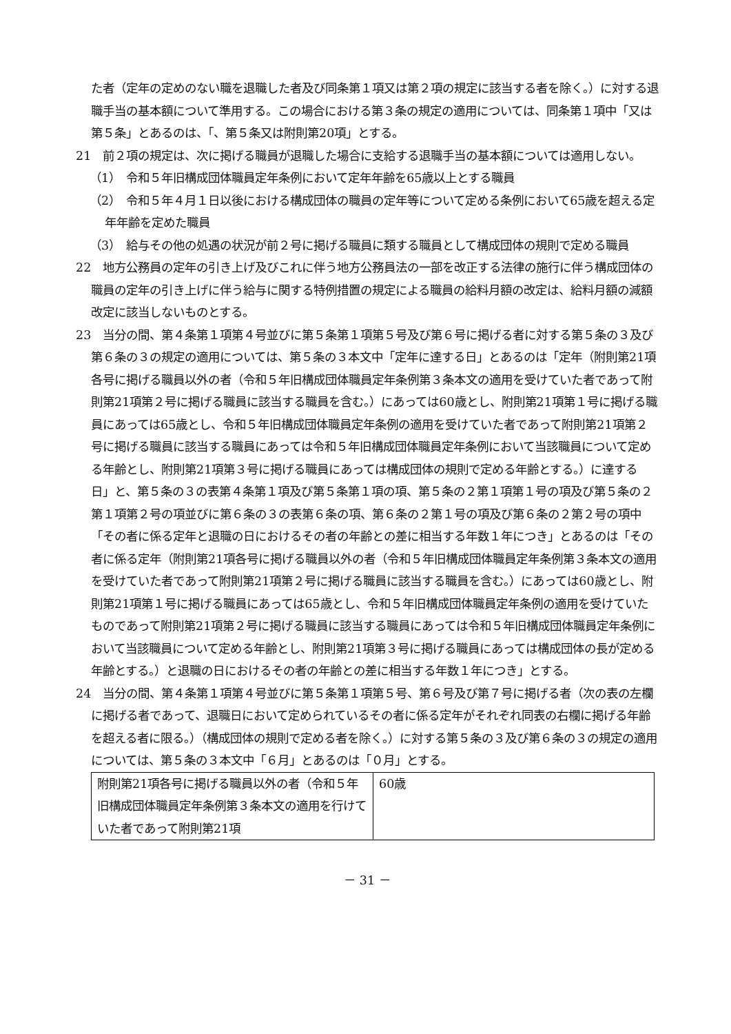た者（定年の定めのない職を退職した者及び同条第１項又は第２項の規定に該当する者を除く。）に対する退職手当の基本額について準用する。この場合における第３条の規定の適用については、同条第１項中「又は第５条」とあるのは、「、第５条又は附則第20項」とする。
21　前２項の規定は、次に掲げる職員が退職した場合に支給する退職手当の基本額については適用しない。
（1）　令和５年旧構成団体職員定年条例において定年年齢を65歳以上とする職員
（2）　令和５年４月１日以後における構成団体の職員の定年等について定める条例において65歳を超える定年年齢を定めた職員
（3）　給与その他の処遇の状況が前２号に掲げる職員に類する職員として構成団体の規則で定める職員
22　地方公務員の定年の引き上げ及びこれに伴う地方公務員法の一部を改正する法律の施行に伴う構成団体の職員の定年の引き上げに伴う給与に関する特例措置の規定による職員の給料月額の改定は、給料月額の減額改定に該当しないものとする。
23　当分の間、第４条第１項第４号並びに第５条第１項第５号及び第６号に掲げる者に対する第５条の３及び第６条の３の規定の適用については、第５条の３本文中「定年に達する日」とあるのは「定年（附則第21項各号に掲げる職員以外の者（令和５年旧構成団体職員定年条例第３条本文の適用を受けていた者であって附則第21項第２号に掲げる職員に該当する職員を含む。）にあっては60歳とし、附則第21項第１号に掲げる職員にあっては65歳とし、令和５年旧構成団体職員定年条例の適用を受けていた者であって附則第21項第２号に掲げる職員に該当する職員にあっては令和５年旧構成団体職員定年条例において当該職員について定める年齢とし、附則第21項第３号に掲げる職員にあっては構成団体の規則で定める年齢とする。）に達する日」と、第５条の３の表第４条第１項及び第５条第１項の項、第５条の２第１項第１号の項及び第５条の２第１項第２号の項並びに第６条の３の表第６条の項、第６条の２第１号の項及び第６条の２第２号の項中「その者に係る定年と退職の日におけるその者の年齢との差に相当する年数１年につき」とあるのは「その者に係る定年（附則第21項各号に掲げる職員以外の者（令和５年旧構成団体職員定年条例第３条本文の適用を受けていた者であって附則第21項第２号に掲げる職員に該当する職員を含む。）にあっては60歳とし、附則第21項第１号に掲げる職員にあっては65歳とし、令和５年旧構成団体職員定年条例の適用を受けていたものであって附則第21項第２号に掲げる職員に該当する職員にあっては令和５年旧構成団体職員定年条例において当該職員について定める年齢とし、附則第21項第３号に掲げる職員にあっては構成団体の長が定める年齢とする。）と退職の日におけるその者の年齢との差に相当する年数１年につき」とする。
24　当分の間、第４条第１項第４号並びに第５条第１項第５号、第６号及び第７号に掲げる者（次の表の左欄に掲げる者であって、退職日において定められているその者に係る定年がそれぞれ同表の右欄に掲げる年齢を超える者に限る。）（構成団体の規則で定める者を除く。）に対する第５条の３及び第６条の３の規定の適用については、第５条の３本文中「６月」とあるのは「０月」とする。
| 附則第21項各号に掲げる職員以外の者（令和５年旧構成団体職員定年条例第３条本文の適用を行けていた者であって附則第21項 | 60歳 |
－ 31 －